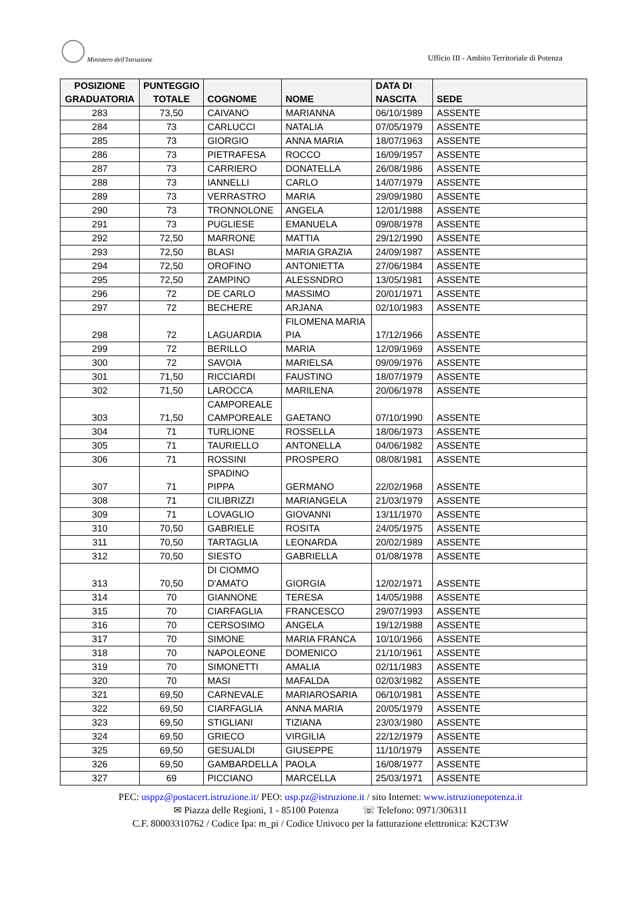Ministero dell'Istruzione
Ufficio III - Ambito Territoriale di Potenza
| POSIZIONE GRADUATORIA | PUNTEGGIO TOTALE | COGNOME | NOME | DATA DI NASCITA | SEDE |
| --- | --- | --- | --- | --- | --- |
| 283 | 73,50 | CAIVANO | MARIANNA | 06/10/1989 | ASSENTE |
| 284 | 73 | CARLUCCI | NATALIA | 07/05/1979 | ASSENTE |
| 285 | 73 | GIORGIO | ANNA MARIA | 18/07/1963 | ASSENTE |
| 286 | 73 | PIETRAFESA | ROCCO | 16/09/1957 | ASSENTE |
| 287 | 73 | CARRIERO | DONATELLA | 26/08/1986 | ASSENTE |
| 288 | 73 | IANNELLI | CARLO | 14/07/1979 | ASSENTE |
| 289 | 73 | VERRASTRO | MARIA | 29/09/1980 | ASSENTE |
| 290 | 73 | TRONNOLONE | ANGELA | 12/01/1988 | ASSENTE |
| 291 | 73 | PUGLIESE | EMANUELA | 09/08/1978 | ASSENTE |
| 292 | 72,50 | MARRONE | MATTIA | 29/12/1990 | ASSENTE |
| 293 | 72,50 | BLASI | MARIA GRAZIA | 24/09/1987 | ASSENTE |
| 294 | 72,50 | OROFINO | ANTONIETTA | 27/06/1984 | ASSENTE |
| 295 | 72,50 | ZAMPINO | ALESSNDRO | 13/05/1981 | ASSENTE |
| 296 | 72 | DE CARLO | MASSIMO | 20/01/1971 | ASSENTE |
| 297 | 72 | BECHERE | ARJANA | 02/10/1983 | ASSENTE |
| 298 | 72 | LAGUARDIA | FILOMENA MARIA PIA | 17/12/1966 | ASSENTE |
| 299 | 72 | BERILLO | MARIA | 12/09/1969 | ASSENTE |
| 300 | 72 | SAVOIA | MARIELSA | 09/09/1976 | ASSENTE |
| 301 | 71,50 | RICCIARDI | FAUSTINO | 18/07/1979 | ASSENTE |
| 302 | 71,50 | LAROCCA | MARILENA | 20/06/1978 | ASSENTE |
| 303 | 71,50 | CAMPOREALE CAMPOREALE | GAETANO | 07/10/1990 | ASSENTE |
| 304 | 71 | TURLIONE | ROSSELLA | 18/06/1973 | ASSENTE |
| 305 | 71 | TAURIELLO | ANTONELLA | 04/06/1982 | ASSENTE |
| 306 | 71 | ROSSINI | PROSPERO | 08/08/1981 | ASSENTE |
| 307 | 71 | SPADINO PIPPA | GERMANO | 22/02/1968 | ASSENTE |
| 308 | 71 | CILIBRIZZI | MARIANGELA | 21/03/1979 | ASSENTE |
| 309 | 71 | LOVAGLIO | GIOVANNI | 13/11/1970 | ASSENTE |
| 310 | 70,50 | GABRIELE | ROSITA | 24/05/1975 | ASSENTE |
| 311 | 70,50 | TARTAGLIA | LEONARDA | 20/02/1989 | ASSENTE |
| 312 | 70,50 | SIESTO | GABRIELLA | 01/08/1978 | ASSENTE |
| 313 | 70,50 | DI CIOMMO D'AMATO | GIORGIA | 12/02/1971 | ASSENTE |
| 314 | 70 | GIANNONE | TERESA | 14/05/1988 | ASSENTE |
| 315 | 70 | CIARFAGLIA | FRANCESCO | 29/07/1993 | ASSENTE |
| 316 | 70 | CERSOSIMO | ANGELA | 19/12/1988 | ASSENTE |
| 317 | 70 | SIMONE | MARIA FRANCA | 10/10/1966 | ASSENTE |
| 318 | 70 | NAPOLEONE | DOMENICO | 21/10/1961 | ASSENTE |
| 319 | 70 | SIMONETTI | AMALIA | 02/11/1983 | ASSENTE |
| 320 | 70 | MASI | MAFALDA | 02/03/1982 | ASSENTE |
| 321 | 69,50 | CARNEVALE | MARIAROSARIA | 06/10/1981 | ASSENTE |
| 322 | 69,50 | CIARFAGLIA | ANNA MARIA | 20/05/1979 | ASSENTE |
| 323 | 69,50 | STIGLIANI | TIZIANA | 23/03/1980 | ASSENTE |
| 324 | 69,50 | GRIECO | VIRGILIA | 22/12/1979 | ASSENTE |
| 325 | 69,50 | GESUALDI | GIUSEPPE | 11/10/1979 | ASSENTE |
| 326 | 69,50 | GAMBARDELLA | PAOLA | 16/08/1977 | ASSENTE |
| 327 | 69 | PICCIANO | MARCELLA | 25/03/1971 | ASSENTE |
PEC: usppz@postacert.istruzione.it/ PEO: usp.pz@istruzione.it / sito Internet: www.istruzionepotenza.it
✉ Piazza delle Regioni, 1 - 85100 Potenza ☏ Telefono: 0971/306311
C.F. 80003310762 / Codice Ipa: m_pi / Codice Univoco per la fatturazione elettronica: K2CT3W